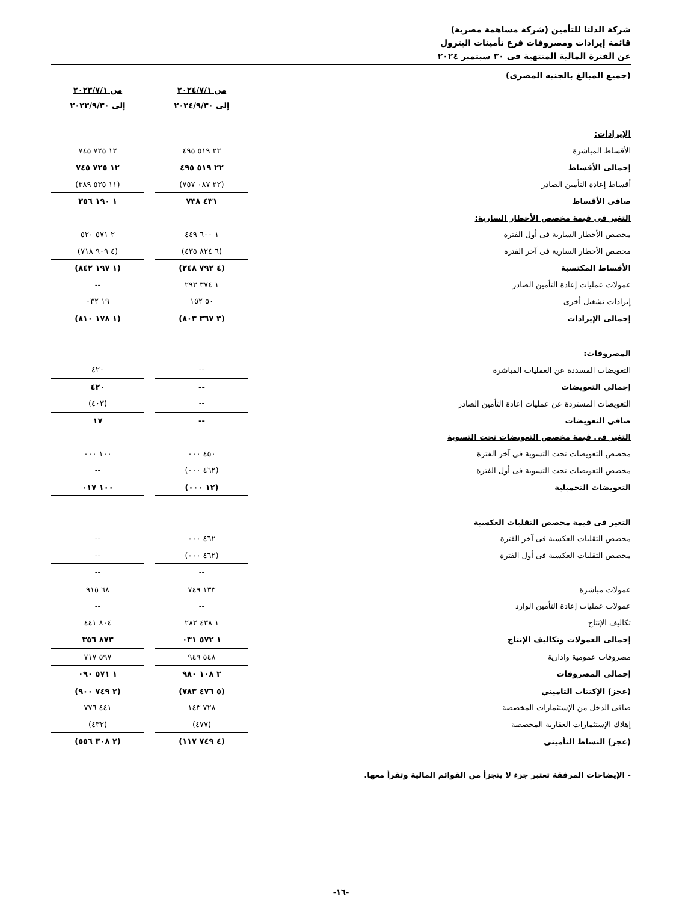شركة الدلتا للتأمين (شركة مساهمة مصرية)
قائمة إيرادات ومصروفات فرع تأمينات البترول
عن الفترة المالية المنتهية فى ٣٠ سبتمبر ٢٠٢٤
(جميع المبالغ بالجنيه المصرى)
| | من ٢٠٢٤/٧/١ إلى ٢٠٢٤/٩/٣٠ | | من ٢٠٢٣/٧/١ إلى ٢٠٢٣/٩/٣٠ |
| --- | --- | --- | --- |
| الإيرادات: | | | |
| الأقساط المباشرة | ٢٢ ٥١٩ ٤٩٥ | | ١٢ ٧٢٥ ٧٤٥ |
| إجمالى الأقساط | ٢٢ ٥١٩ ٤٩٥ | | ١٢ ٧٢٥ ٧٤٥ |
| أقساط إعادة التأمين الصادر | (٢٢ ٠٨٧ ٧٥٧) | | (١١ ٥٣٥ ٣٨٩) |
| صافى الأقساط | ٤٣١ ٧٣٨ | | ١ ١٩٠ ٣٥٦ |
| التغير فى قيمة مخصص الأخطار السارية: | | | |
| مخصص الأخطار السارية فى أول الفترة | ١ ٦٠٠ ٤٤٩ | | ٢ ٥٧١ ٥٢٠ |
| مخصص الأخطار السارية فى آخر الفترة | (٦ ٨٢٤ ٤٣٥) | | (٤ ٩٠٩ ٧١٨) |
| الأقساط المكتسبة | (٤ ٧٩٢ ٢٤٨) | | (١ ١٩٧ ٨٤٢) |
| عمولات عمليات إعادة التأمين الصادر | ١ ٣٧٤ ٢٩٣ | | -- |
| إيرادات تشغيل أخرى | ٥٠ ١٥٢ | | ١٩ ٠٣٢ |
| إجمالى الإيرادات | (٣ ٣٦٧ ٨٠٣) | | (١ ١٧٨ ٨١٠) |
| المصروفات: | | | |
| التعويضات المسددة عن العمليات المباشرة | -- | | ٤٢٠ |
| إجمالي التعويضات | -- | | ٤٢٠ |
| التعويضات المستردة عن عمليات إعادة التأمين الصادر | -- | | (٤٠٣) |
| صافى التعويضات | -- | | ١٧ |
| التغير فى قيمة مخصص التعويضات تحت التسوية | | | |
| مخصص التعويضات تحت التسوية فى آخر الفترة | ٤٥٠ ٠٠٠ | | ١٠٠ ٠٠٠ |
| مخصص التعويضات تحت التسوية فى أول الفترة | (٤٦٢ ٠٠٠) | | -- |
| التعويضات التحميلية | (١٢ ٠٠٠) | | ١٠٠ ٠١٧ |
| التغير فى قيمة مخصص التقلبات العكسية | | | |
| مخصص التقلبات العكسية فى آخر الفترة | ٤٦٢ ٠٠٠ | | -- |
| مخصص التقلبات العكسية فى أول الفترة | (٤٦٢ ٠٠٠) | | -- |
| | -- | | -- |
| عمولات مباشرة | ١٣٣ ٧٤٩ | | ٦٨ ٩١٥ |
| عمولات عمليات إعادة التأمين الوارد | -- | | -- |
| تكاليف الإنتاج | ١ ٤٣٨ ٢٨٢ | | ٨٠٤ ٤٤١ |
| إجمالى العمولات وتكاليف الإنتاج | ١ ٥٧٢ ٠٣١ | | ٨٧٣ ٣٥٦ |
| مصروفات عمومية وادارية | ٥٤٨ ٩٤٩ | | ٥٩٧ ٧١٧ |
| إجمالى المصروفات | ٢ ١٠٨ ٩٨٠ | | ١ ٥٧١ ٠٩٠ |
| (عجز) الإكتتاب التاميني | (٥ ٤٧٦ ٧٨٣) | | (٢ ٧٤٩ ٩٠٠) |
| صافى الدخل من الإستثمارات المخصصة | ٧٢٨ ١٤٣ | | ٤٤١ ٧٧٦ |
| إهلاك الإستثمارات العقارية المخصصة | (٤٧٧) | | (٤٣٢) |
| (عجز) النشاط التأمينى | (٤ ٧٤٩ ١١٧) | | (٢ ٣٠٨ ٥٥٦) |
- الإيضاحات المرفقة تعتبر جزء لا يتجزأ من القوائم المالية وتقرأ معها.
-١٦-